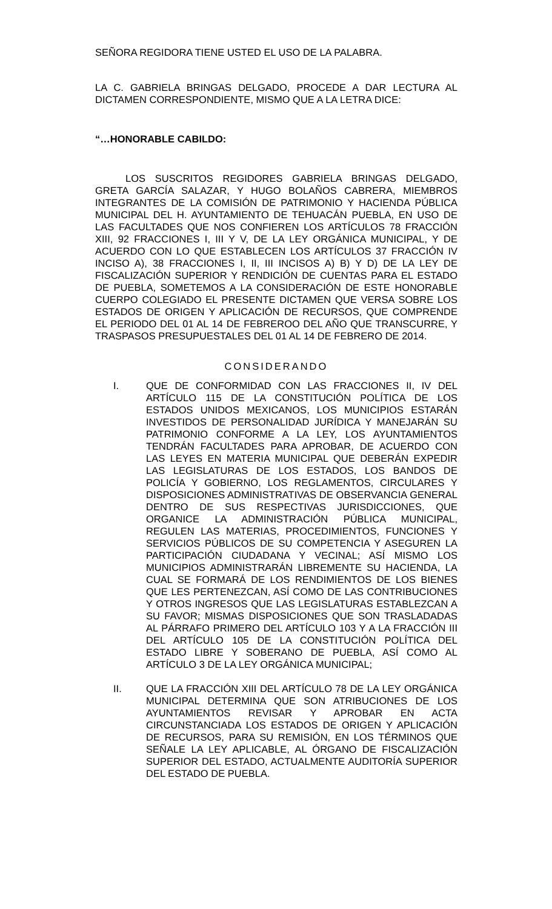SEÑORA REGIDORA TIENE USTED EL USO DE LA PALABRA.
LA C. GABRIELA BRINGAS DELGADO, PROCEDE A DAR LECTURA AL DICTAMEN CORRESPONDIENTE, MISMO QUE A LA LETRA DICE:
“…HONORABLE CABILDO:
LOS SUSCRITOS REGIDORES GABRIELA BRINGAS DELGADO, GRETA GARCÍA SALAZAR, Y HUGO BOLAÑOS CABRERA, MIEMBROS INTEGRANTES DE LA COMISIÓN DE PATRIMONIO Y HACIENDA PÚBLICA MUNICIPAL DEL H. AYUNTAMIENTO DE TEHUACÁN PUEBLA, EN USO DE LAS FACULTADES QUE NOS CONFIEREN LOS ARTÍCULOS 78 FRACCIÓN XIII, 92 FRACCIONES I, III Y V, DE LA LEY ORGÁNICA MUNICIPAL, Y DE ACUERDO CON LO QUE ESTABLECEN LOS ARTÍCULOS 37 FRACCIÓN IV INCISO A), 38 FRACCIONES I, II, III INCISOS A) B) Y D) DE LA LEY DE FISCALIZACIÓN SUPERIOR Y RENDICIÓN DE CUENTAS PARA EL ESTADO DE PUEBLA, SOMETEMOS A LA CONSIDERACIÓN DE ESTE HONORABLE CUERPO COLEGIADO EL PRESENTE DICTAMEN QUE VERSA SOBRE LOS ESTADOS DE ORIGEN Y APLICACIÓN DE RECURSOS, QUE COMPRENDE EL PERIODO DEL 01 AL 14 DE FEBREROO DEL AÑO QUE TRANSCURRE, Y TRASPASOS PRESUPUESTALES DEL 01 AL 14 DE FEBRERO DE 2014.
CONSIDERANDO
I. QUE DE CONFORMIDAD CON LAS FRACCIONES II, IV DEL ARTÍCULO 115 DE LA CONSTITUCIÓN POLÍTICA DE LOS ESTADOS UNIDOS MEXICANOS, LOS MUNICIPIOS ESTARÁN INVESTIDOS DE PERSONALIDAD JURÍDICA Y MANEJARÁN SU PATRIMONIO CONFORME A LA LEY, LOS AYUNTAMIENTOS TENDRÁN FACULTADES PARA APROBAR, DE ACUERDO CON LAS LEYES EN MATERIA MUNICIPAL QUE DEBERÁN EXPEDIR LAS LEGISLATURAS DE LOS ESTADOS, LOS BANDOS DE POLICÍA Y GOBIERNO, LOS REGLAMENTOS, CIRCULARES Y DISPOSICIONES ADMINISTRATIVAS DE OBSERVANCIA GENERAL DENTRO DE SUS RESPECTIVAS JURISDICCIONES, QUE ORGANICE LA ADMINISTRACIÓN PÚBLICA MUNICIPAL, REGULEN LAS MATERIAS, PROCEDIMIENTOS, FUNCIONES Y SERVICIOS PÚBLICOS DE SU COMPETENCIA Y ASEGUREN LA PARTICIPACIÓN CIUDADANA Y VECINAL; ASÍ MISMO LOS MUNICIPIOS ADMINISTRARÁN LIBREMENTE SU HACIENDA, LA CUAL SE FORMARÁ DE LOS RENDIMIENTOS DE LOS BIENES QUE LES PERTENEZCAN, ASÍ COMO DE LAS CONTRIBUCIONES Y OTROS INGRESOS QUE LAS LEGISLATURAS ESTABLEZCAN A SU FAVOR; MISMAS DISPOSICIONES QUE SON TRASLADADAS AL PÁRRAFO PRIMERO DEL ARTÍCULO 103 Y A LA FRACCIÓN III DEL ARTÍCULO 105 DE LA CONSTITUCIÓN POLÍTICA DEL ESTADO LIBRE Y SOBERANO DE PUEBLA, ASÍ COMO AL ARTÍCULO 3 DE LA LEY ORGÁNICA MUNICIPAL;
II. QUE LA FRACCIÓN XIII DEL ARTÍCULO 78 DE LA LEY ORGÁNICA MUNICIPAL DETERMINA QUE SON ATRIBUCIONES DE LOS AYUNTAMIENTOS REVISAR Y APROBAR EN ACTA CIRCUNSTANCIADA LOS ESTADOS DE ORIGEN Y APLICACIÓN DE RECURSOS, PARA SU REMISIÓN, EN LOS TÉRMINOS QUE SEÑALE LA LEY APLICABLE, AL ÓRGANO DE FISCALIZACIÓN SUPERIOR DEL ESTADO, ACTUALMENTE AUDITORÍA SUPERIOR DEL ESTADO DE PUEBLA.